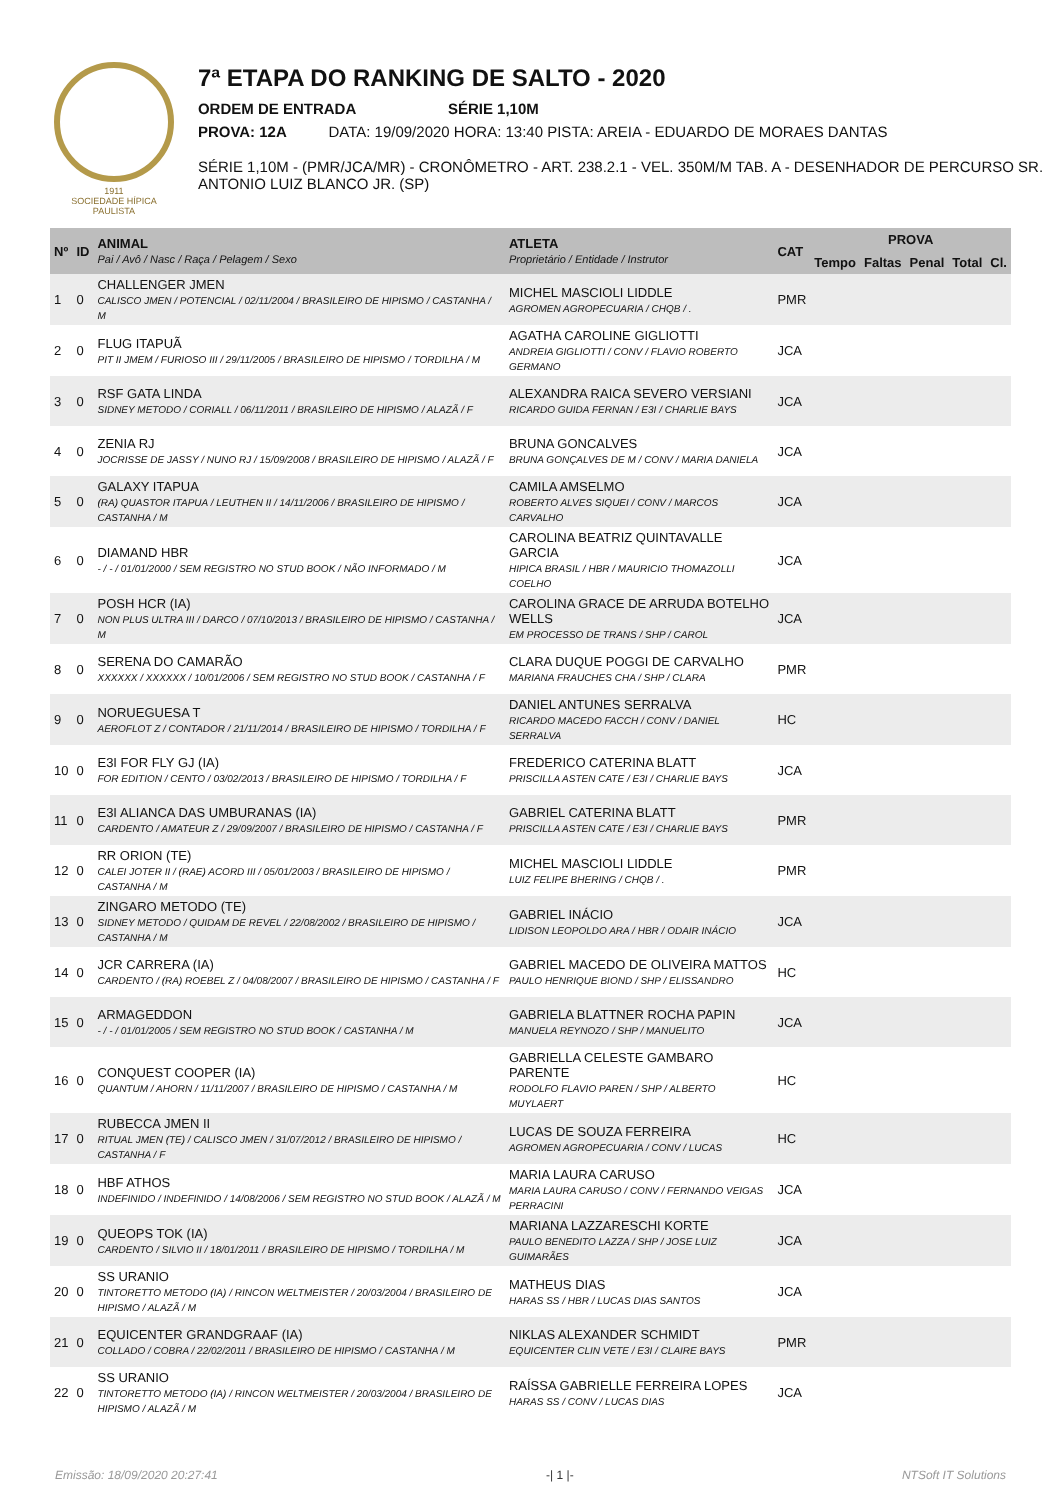1911
SOCIEDADE HÍPICA PAULISTA
7ª ETAPA DO RANKING DE SALTO - 2020
ORDEM DE ENTRADA SÉRIE 1,10M
PROVA: 12A DATA: 19/09/2020 HORA: 13:40 PISTA: AREIA - EDUARDO DE MORAES DANTAS
SÉRIE 1,10M - (PMR/JCA/MR) - CRONÔMETRO - ART. 238.2.1 - VEL. 350M/M TAB. A - DESENHADOR DE PERCURSO SR. ANTONIO LUIZ BLANCO JR. (SP)
| Nº | ID | ANIMAL Pai / Avô / Nasc / Raça / Pelagem / Sexo | ATLETA Proprietário / Entidade / Instrutor | CAT | PROVA | | | | |
| --- | --- | --- | --- | --- | --- | --- | --- | --- | --- |
| | | | | | Tempo | Faltas | Penal | Total | Cl. |
| 1 | 0 | CHALLENGER JMEN CALISCO JMEN / POTENCIAL / 02/11/2004 / BRASILEIRO DE HIPISMO / CASTANHA / M | MICHEL MASCIOLI LIDDLE AGROMEN AGROPECUARIA / CHQB / . | PMR | | | | | |
| 2 | 0 | FLUG ITAPUÃ PIT II JMEM / FURIOSO III / 29/11/2005 / BRASILEIRO DE HIPISMO / TORDILHA / M | AGATHA CAROLINE GIGLIOTTI ANDREIA GIGLIOTTI / CONV / FLAVIO ROBERTO GERMANO | JCA | | | | | |
| 3 | 0 | RSF GATA LINDA SIDNEY METODO / CORIALL / 06/11/2011 / BRASILEIRO DE HIPISMO / ALAZÃ / F | ALEXANDRA RAICA SEVERO VERSIANI RICARDO GUIDA FERNAN / E3I / CHARLIE BAYS | JCA | | | | | |
| 4 | 0 | ZENIA RJ JOCRISSE DE JASSY / NUNO RJ / 15/09/2008 / BRASILEIRO DE HIPISMO / ALAZÃ / F | BRUNA GONCALVES BRUNA GONÇALVES DE M / CONV / MARIA DANIELA | JCA | | | | | |
| 5 | 0 | GALAXY ITAPUA (RA) QUASTOR ITAPUA / LEUTHEN II / 14/11/2006 / BRASILEIRO DE HIPISMO / CASTANHA / M | CAMILA AMSELMO ROBERTO ALVES SIQUEI / CONV / MARCOS CARVALHO | JCA | | | | | |
| 6 | 0 | DIAMAND HBR - / - / 01/01/2000 / SEM REGISTRO NO STUD BOOK / NÃO INFORMADO / M | CAROLINA BEATRIZ QUINTAVALLE GARCIA HIPICA BRASIL / HBR / MAURICIO THOMAZOLLI COELHO | JCA | | | | | |
| 7 | 0 | POSH HCR (IA) NON PLUS ULTRA III / DARCO / 07/10/2013 / BRASILEIRO DE HIPISMO / CASTANHA / M | CAROLINA GRACE DE ARRUDA BOTELHO WELLS EM PROCESSO DE TRANS / SHP / CAROL | JCA | | | | | |
| 8 | 0 | SERENA DO CAMARÃO XXXXXX / XXXXXX / 10/01/2006 / SEM REGISTRO NO STUD BOOK / CASTANHA / F | CLARA DUQUE POGGI DE CARVALHO MARIANA FRAUCHES CHA / SHP / CLARA | PMR | | | | | |
| 9 | 0 | NORUEGUESA T AEROFLOT Z / CONTADOR / 21/11/2014 / BRASILEIRO DE HIPISMO / TORDILHA / F | DANIEL ANTUNES SERRALVA RICARDO MACEDO FACCH / CONV / DANIEL SERRALVA | HC | | | | | |
| 10 | 0 | E3I FOR FLY GJ (IA) FOR EDITION / CENTO / 03/02/2013 / BRASILEIRO DE HIPISMO / TORDILHA / F | FREDERICO CATERINA BLATT PRISCILLA ASTEN CATE / E3I / CHARLIE BAYS | JCA | | | | | |
| 11 | 0 | E3I ALIANCA DAS UMBURANAS (IA) CARDENTO / AMATEUR Z / 29/09/2007 / BRASILEIRO DE HIPISMO / CASTANHA / F | GABRIEL CATERINA BLATT PRISCILLA ASTEN CATE / E3I / CHARLIE BAYS | PMR | | | | | |
| 12 | 0 | RR ORION (TE) CALEI JOTER II / (RAE) ACORD III / 05/01/2003 / BRASILEIRO DE HIPISMO / CASTANHA / M | MICHEL MASCIOLI LIDDLE LUIZ FELIPE BHERING / CHQB / . | PMR | | | | | |
| 13 | 0 | ZINGARO METODO (TE) SIDNEY METODO / QUIDAM DE REVEL / 22/08/2002 / BRASILEIRO DE HIPISMO / CASTANHA / M | GABRIEL INÁCIO LIDISON LEOPOLDO ARA / HBR / ODAIR INÁCIO | JCA | | | | | |
| 14 | 0 | JCR CARRERA (IA) CARDENTO / (RA) ROEBEL Z / 04/08/2007 / BRASILEIRO DE HIPISMO / CASTANHA / F | GABRIEL MACEDO DE OLIVEIRA MATTOS PAULO HENRIQUE BIOND / SHP / ELISSANDRO | HC | | | | | |
| 15 | 0 | ARMAGEDDON - / - / 01/01/2005 / SEM REGISTRO NO STUD BOOK / CASTANHA / M | GABRIELA BLATTNER ROCHA PAPIN MANUELA REYNOZO / SHP / MANUELITO | JCA | | | | | |
| 16 | 0 | CONQUEST COOPER (IA) QUANTUM / AHORN / 11/11/2007 / BRASILEIRO DE HIPISMO / CASTANHA / M | GABRIELLA CELESTE GAMBARO PARENTE RODOLFO FLAVIO PAREN / SHP / ALBERTO MUYLAERT | HC | | | | | |
| 17 | 0 | RUBECCA JMEN II RITUAL JMEN (TE) / CALISCO JMEN / 31/07/2012 / BRASILEIRO DE HIPISMO / CASTANHA / F | LUCAS DE SOUZA FERREIRA AGROMEN AGROPECUARIA / CONV / LUCAS | HC | | | | | |
| 18 | 0 | HBF ATHOS INDEFINIDO / INDEFINIDO / 14/08/2006 / SEM REGISTRO NO STUD BOOK / ALAZÃ / M | MARIA LAURA CARUSO MARIA LAURA CARUSO / CONV / FERNANDO VEIGAS PERRACINI | JCA | | | | | |
| 19 | 0 | QUEOPS TOK (IA) CARDENTO / SILVIO II / 18/01/2011 / BRASILEIRO DE HIPISMO / TORDILHA / M | MARIANA LAZZARESCHI KORTE PAULO BENEDITO LAZZA / SHP / JOSE LUIZ GUIMARÃES | JCA | | | | | |
| 20 | 0 | SS URANIO TINTORETTO METODO (IA) / RINCON WELTMEISTER / 20/03/2004 / BRASILEIRO DE HIPISMO / ALAZÃ / M | MATHEUS DIAS HARAS SS / HBR / LUCAS DIAS SANTOS | JCA | | | | | |
| 21 | 0 | EQUICENTER GRANDGRAAF (IA) COLLADO / COBRA / 22/02/2011 / BRASILEIRO DE HIPISMO / CASTANHA / M | NIKLAS ALEXANDER SCHMIDT EQUICENTER CLIN VETE / E3I / CLAIRE BAYS | PMR | | | | | |
| 22 | 0 | SS URANIO TINTORETTO METODO (IA) / RINCON WELTMEISTER / 20/03/2004 / BRASILEIRO DE HIPISMO / ALAZÃ / M | RAÍSSA GABRIELLE FERREIRA LOPES HARAS SS / CONV / LUCAS DIAS | JCA | | | | | |
Emissão: 18/09/2020 20:27:41 -| 1 |- NTSoft IT Solutions